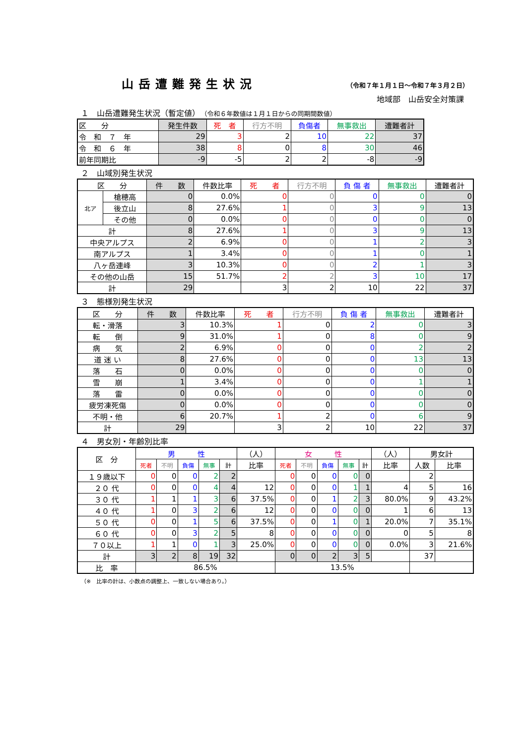山岳遭難発生状況
（令和７年１月１日～令和７年３月２日）
地域部　山岳安全対策課
１　山岳遭難発生状況（暫定値）　（令和６年数値は１月１日からの同期間数値）
| 区 分 | 発生件数 | 死 者 | 行方不明 | 負傷者 | 無事救出 | 遭難者計 |
| --- | --- | --- | --- | --- | --- | --- |
| 令 和 ７ 年 | 29 | 3 | 2 | 10 | 22 | 37 |
| 令 和 ６ 年 | 38 | 8 | 0 | 8 | 30 | 46 |
| 前年同期比 | -9 | -5 | 2 | 2 | -8 | -9 |
２　山域別発生状況
| 区 分 | | 件 数 | 件数比率 | 死 者 | 行方不明 | 負 傷 者 | 無事救出 | 遭難者計 |
| --- | --- | --- | --- | --- | --- | --- | --- | --- |
| 北ア | 槍穂高 | 0 | 0.0% | 0 | 0 | 0 | 0 | 0 |
| | 後立山 | 8 | 27.6% | 1 | 0 | 3 | 9 | 13 |
| | その他 | 0 | 0.0% | 0 | 0 | 0 | 0 | 0 |
| 計 | | 8 | 27.6% | 1 | 0 | 3 | 9 | 13 |
| 中央アルプス | | 2 | 6.9% | 0 | 0 | 1 | 2 | 3 |
| 南アルプス | | 1 | 3.4% | 0 | 0 | 1 | 0 | 1 |
| 八ヶ岳連峰 | | 3 | 10.3% | 0 | 0 | 2 | 1 | 3 |
| その他の山岳 | | 15 | 51.7% | 2 | 2 | 3 | 10 | 17 |
| 計 | | 29 | | 3 | 2 | 10 | 22 | 37 |
３　態様別発生状況
| 区 分 | 件 数 | 件数比率 | 死 者 | 行方不明 | 負 傷 者 | 無事救出 | 遭難者計 |
| --- | --- | --- | --- | --- | --- | --- | --- |
| 転・滑落 | 3 | 10.3% | 1 | 0 | 2 | 0 | 3 |
| 転 倒 | 9 | 31.0% | 1 | 0 | 8 | 0 | 9 |
| 病 気 | 2 | 6.9% | 0 | 0 | 0 | 2 | 2 |
| 道 迷 い | 8 | 27.6% | 0 | 0 | 0 | 13 | 13 |
| 落 石 | 0 | 0.0% | 0 | 0 | 0 | 0 | 0 |
| 雪 崩 | 1 | 3.4% | 0 | 0 | 0 | 1 | 1 |
| 落 雷 | 0 | 0.0% | 0 | 0 | 0 | 0 | 0 |
| 疲労凍死傷 | 0 | 0.0% | 0 | 0 | 0 | 0 | 0 |
| 不明・他 | 6 | 20.7% | 1 | 2 | 0 | 6 | 9 |
| 計 | 29 | | 3 | 2 | 10 | 22 | 37 |
４　男女別・年齢別比率
| 区 分 | 男 性 | | | | | （人） | 女 性 | | | | | （人） | 男女計 | |
| --- | --- | --- | --- | --- | --- | --- | --- | --- | --- | --- | --- | --- | --- | --- |
| | 死者 | 不明 | 負傷 | 無事 | 計 | 比率 | 死者 | 不明 | 負傷 | 無事 | 計 | 比率 | 人数 | 比率 |
| １９歳以下 | 0 | 0 | 0 | 2 | 2 | | 0 | 0 | 0 | 0 | 0 | | 2 | |
| ２０ 代 | 0 | 0 | 0 | 4 | 4 | 12 | 0 | 0 | 0 | 1 | 1 | 4 | 5 | 16 |
| ３０ 代 | 1 | 1 | 1 | 3 | 6 | 37.5% | 0 | 0 | 1 | 2 | 3 | 80.0% | 9 | 43.2% |
| ４０ 代 | 1 | 0 | 3 | 2 | 6 | 12 | 0 | 0 | 0 | 0 | 0 | 1 | 6 | 13 |
| ５０ 代 | 0 | 0 | 1 | 5 | 6 | 37.5% | 0 | 0 | 1 | 0 | 1 | 20.0% | 7 | 35.1% |
| ６０ 代 | 0 | 0 | 3 | 2 | 5 | 8 | 0 | 0 | 0 | 0 | 0 | 0 | 5 | 8 |
| ７０以上 | 1 | 1 | 0 | 1 | 3 | 25.0% | 0 | 0 | 0 | 0 | 0 | 0.0% | 3 | 21.6% |
| 計 | 3 | 2 | 8 | 19 | 32 | | 0 | 0 | 2 | 3 | 5 | | 37 | |
| 比 率 | 86.5% | | | | | | 13.5% | | | | | | | |
（※　比率の計は、小数点の調整上、一致しない場合あり。）